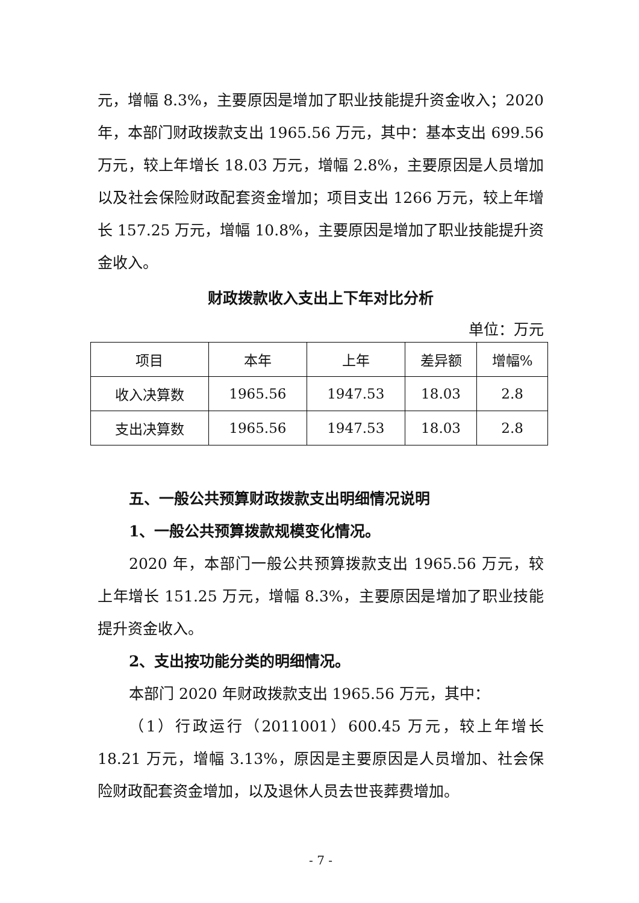元，增幅 8.3%，主要原因是增加了职业技能提升资金收入；2020 年，本部门财政拨款支出 1965.56 万元，其中：基本支出 699.56 万元，较上年增长 18.03 万元，增幅 2.8%，主要原因是人员增加以及社会保险财政配套资金增加；项目支出 1266 万元，较上年增长 157.25 万元，增幅 10.8%，主要原因是增加了职业技能提升资金收入。
财政拨款收入支出上下年对比分析
单位：万元
| 项目 | 本年 | 上年 | 差异额 | 增幅% |
| --- | --- | --- | --- | --- |
| 收入决算数 | 1965.56 | 1947.53 | 18.03 | 2.8 |
| 支出决算数 | 1965.56 | 1947.53 | 18.03 | 2.8 |
五、一般公共预算财政拨款支出明细情况说明
1、一般公共预算拨款规模变化情况。
2020 年，本部门一般公共预算拨款支出 1965.56 万元，较上年增长 151.25 万元，增幅 8.3%，主要原因是增加了职业技能提升资金收入。
2、支出按功能分类的明细情况。
本部门 2020 年财政拨款支出 1965.56 万元，其中：
（1）行政运行（2011001）600.45 万元，较上年增长 18.21 万元，增幅 3.13%，原因是主要原因是人员增加、社会保险财政配套资金增加，以及退休人员去世丧葬费增加。
- 7 -